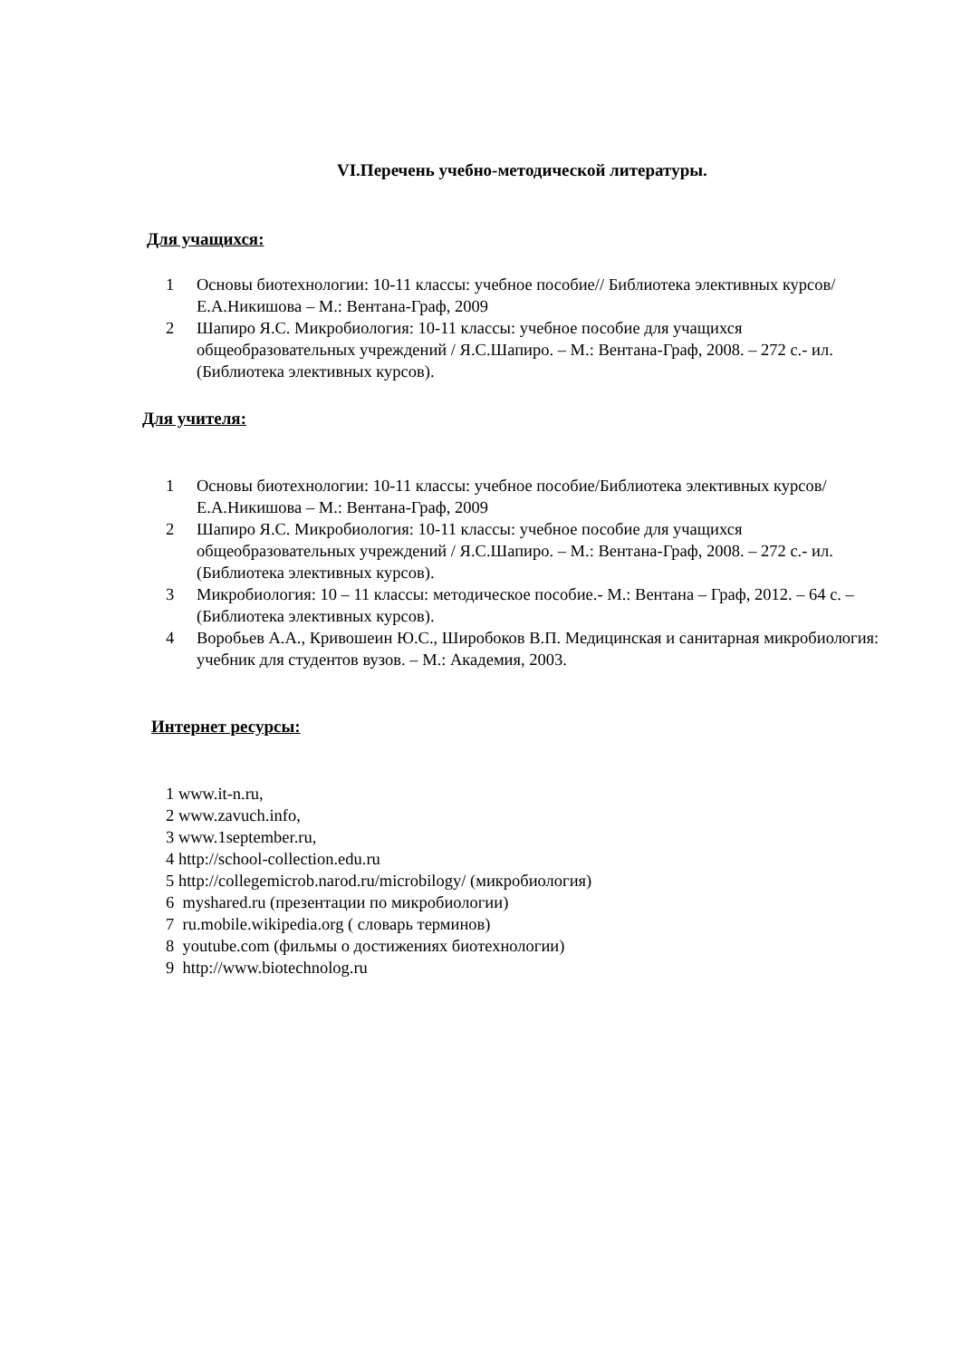VI.Перечень учебно-методической литературы.
Для учащихся:
1 Основы биотехнологии: 10-11 классы: учебное пособие// Библиотека элективных курсов/ Е.А.Никишова – М.: Вентана-Граф, 2009
2 Шапиро Я.С. Микробиология: 10-11 классы: учебное пособие для учащихся общеобразовательных учреждений / Я.С.Шапиро. – М.: Вентана-Граф, 2008. – 272 с.- ил. (Библиотека элективных курсов).
Для учителя:
1 Основы биотехнологии: 10-11 классы: учебное пособие/Библиотека элективных курсов/ Е.А.Никишова – М.: Вентана-Граф, 2009
2 Шапиро Я.С. Микробиология: 10-11 классы: учебное пособие для учащихся общеобразовательных учреждений / Я.С.Шапиро. – М.: Вентана-Граф, 2008. – 272 с.- ил. (Библиотека элективных курсов).
3 Микробиология: 10 – 11 классы: методическое пособие.- М.: Вентана – Граф, 2012. – 64 с. – (Библиотека элективных курсов).
4 Воробьев А.А., Кривошеин Ю.С., Широбоков В.П. Медицинская и санитарная микробиология: учебник для студентов вузов. – М.: Академия, 2003.
Интернет ресурсы:
1 www.it-n.ru,
2 www.zavuch.info,
3 www.1september.ru,
4 http://school-collection.edu.ru
5 http://collegemicrob.narod.ru/microbilogy/ (микробиология)
6 myshared.ru (презентации по микробиологии)
7 ru.mobile.wikipedia.org ( словарь терминов)
8 youtube.com (фильмы о достижениях биотехнологии)
9 http://www.biotechnolog.ru